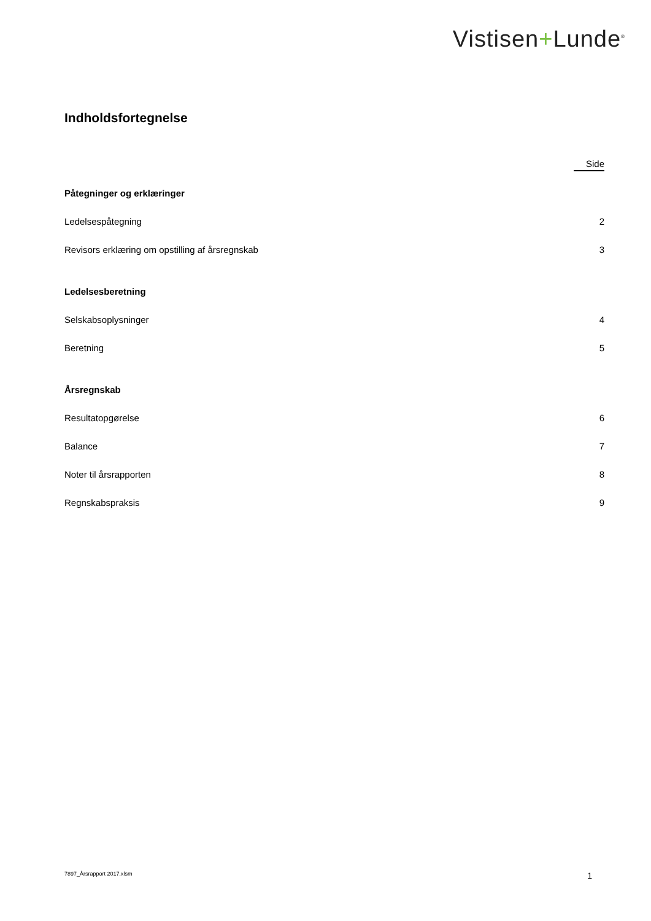Vistisen+Lunde<sup>®</sup>
Indholdsfortegnelse
Side
Påtegninger og erklæringer
Ledelsespåtegning 2
Revisors erklæring om opstilling af årsregnskab 3
Ledelsesberetning
Selskabsoplysninger 4
Beretning 5
Årsregnskab
Resultatopgørelse 6
Balance 7
Noter til årsrapporten 8
Regnskabspraksis 9
7897_Årsrapport 2017.xlsm 1